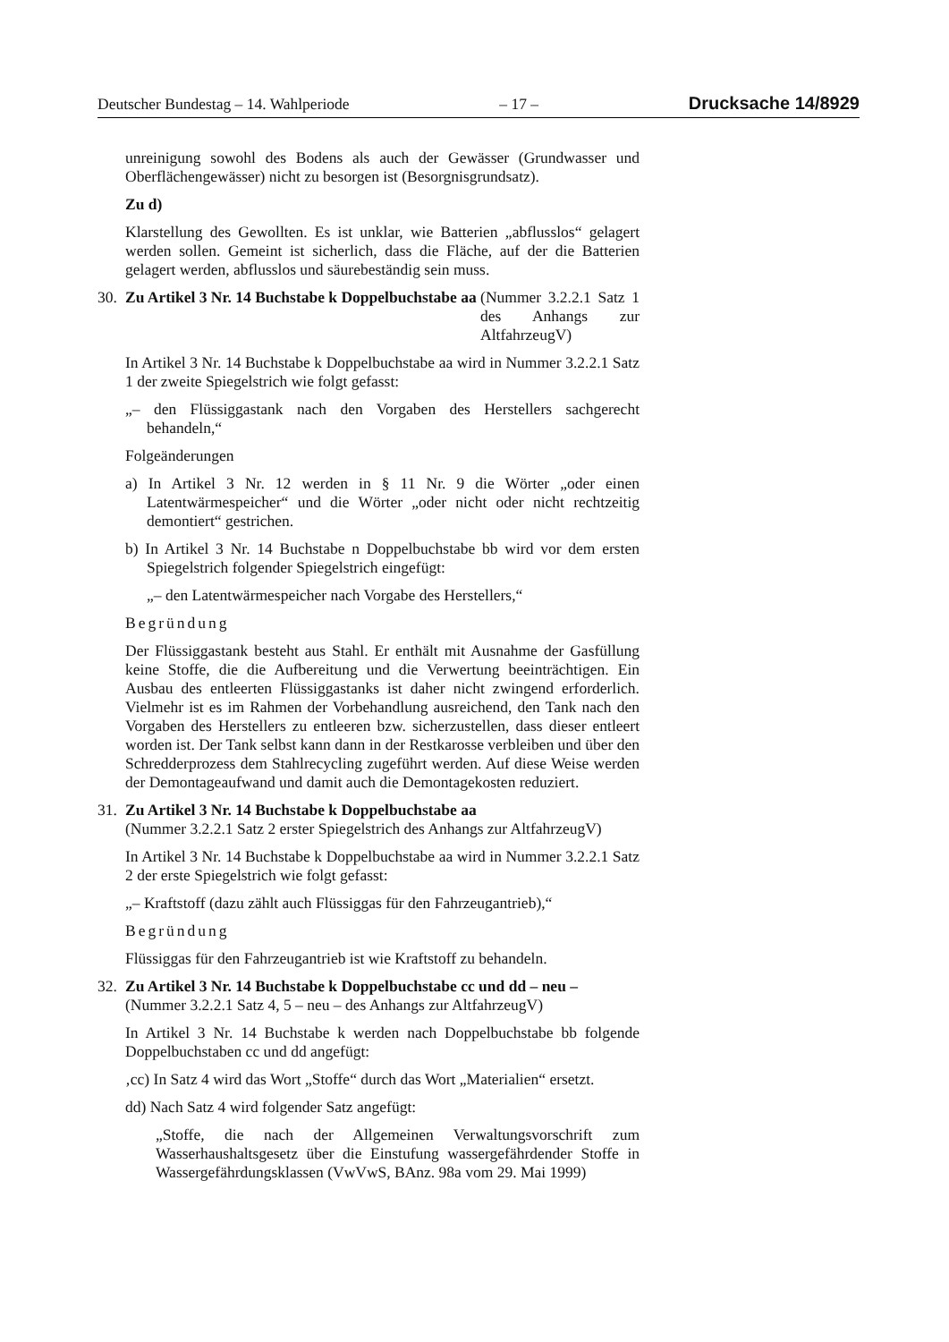Deutscher Bundestag – 14. Wahlperiode – 17 – Drucksache 14/8929
unreinigung sowohl des Bodens als auch der Gewässer (Grundwasser und Oberflächengewässer) nicht zu besorgen ist (Besorgnisgrundsatz).
Zu d)
Klarstellung des Gewollten. Es ist unklar, wie Batterien „abflusslos“ gelagert werden sollen. Gemeint ist sicherlich, dass die Fläche, auf der die Batterien gelagert werden, abflusslos und säurebeständig sein muss.
30.
Zu Artikel 3 Nr. 14 Buchstabe k Doppelbuchstabe aa (Nummer 3.2.2.1 Satz 1 des Anhangs zur AltfahrzeugV)
In Artikel 3 Nr. 14 Buchstabe k Doppelbuchstabe aa wird in Nummer 3.2.2.1 Satz 1 der zweite Spiegelstrich wie folgt gefasst:
„– den Flüssiggastank nach den Vorgaben des Herstellers sachgerecht behandeln,“
Folgeänderungen
a) In Artikel 3 Nr. 12 werden in § 11 Nr. 9 die Wörter „oder einen Latentwärmespeicher“ und die Wörter „oder nicht oder nicht rechtzeitig demontiert“ gestrichen.
b) In Artikel 3 Nr. 14 Buchstabe n Doppelbuchstabe bb wird vor dem ersten Spiegelstrich folgender Spiegelstrich eingefügt:
„– den Latentwärmespeicher nach Vorgabe des Herstellers,“
Begründung
Der Flüssiggastank besteht aus Stahl. Er enthält mit Ausnahme der Gasfüllung keine Stoffe, die die Aufbereitung und die Verwertung beeinträchtigen. Ein Ausbau des entleerten Flüssiggastanks ist daher nicht zwingend erforderlich. Vielmehr ist es im Rahmen der Vorbehandlung ausreichend, den Tank nach den Vorgaben des Herstellers zu entleeren bzw. sicherzustellen, dass dieser entleert worden ist. Der Tank selbst kann dann in der Restkarosse verbleiben und über den Schredderprozess dem Stahlrecycling zugeführt werden. Auf diese Weise werden der Demontageaufwand und damit auch die Demontagekosten reduziert.
31.
Zu Artikel 3 Nr. 14 Buchstabe k Doppelbuchstabe aa
(Nummer 3.2.2.1 Satz 2 erster Spiegelstrich des Anhangs zur AltfahrzeugV)
In Artikel 3 Nr. 14 Buchstabe k Doppelbuchstabe aa wird in Nummer 3.2.2.1 Satz 2 der erste Spiegelstrich wie folgt gefasst:
„– Kraftstoff (dazu zählt auch Flüssiggas für den Fahrzeugantrieb),“
Begründung
Flüssiggas für den Fahrzeugantrieb ist wie Kraftstoff zu behandeln.
32.
Zu Artikel 3 Nr. 14 Buchstabe k Doppelbuchstabe cc und dd – neu –
(Nummer 3.2.2.1 Satz 4, 5 – neu – des Anhangs zur AltfahrzeugV)
In Artikel 3 Nr. 14 Buchstabe k werden nach Doppelbuchstabe bb folgende Doppelbuchstaben cc und dd angefügt:
‚cc) In Satz 4 wird das Wort „Stoffe“ durch das Wort „Materialien“ ersetzt.
dd) Nach Satz 4 wird folgender Satz angefügt:
„Stoffe, die nach der Allgemeinen Verwaltungsvorschrift zum Wasserhaushaltsgesetz über die Einstufung wassergefährdender Stoffe in Wassergefährdungsklassen (VwVwS, BAnz. 98a vom 29. Mai 1999)